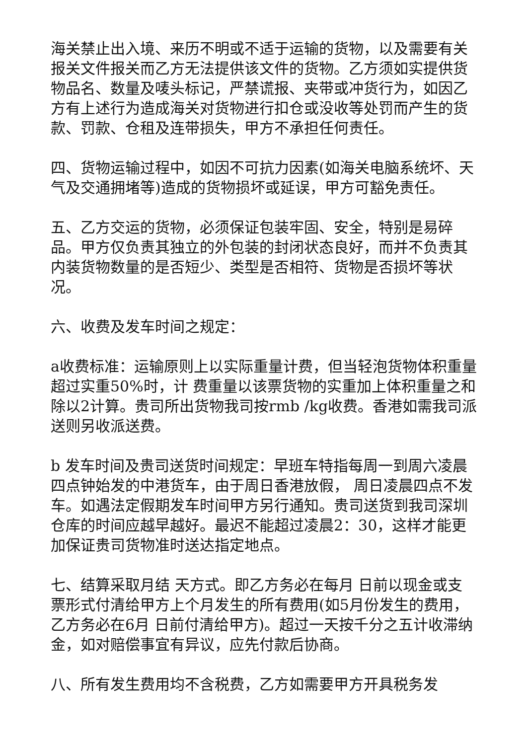海关禁止出入境、来历不明或不适于运输的货物，以及需要有关报关文件报关而乙方无法提供该文件的货物。乙方须如实提供货物品名、数量及唛头标记，严禁谎报、夹带或冲货行为，如因乙方有上述行为造成海关对货物进行扣仓或没收等处罚而产生的货款、罚款、仓租及连带损失，甲方不承担任何责任。
四、货物运输过程中，如因不可抗力因素(如海关电脑系统坏、天气及交通拥堵等)造成的货物损坏或延误，甲方可豁免责任。
五、乙方交运的货物，必须保证包装牢固、安全，特别是易碎品。甲方仅负责其独立的外包装的封闭状态良好，而并不负责其内装货物数量的是否短少、类型是否相符、货物是否损坏等状况。
六、收费及发车时间之规定：
a收费标准：运输原则上以实际重量计费，但当轻泡货物体积重量超过实重50%时，计 费重量以该票货物的实重加上体积重量之和除以2计算。贵司所出货物我司按rmb /kg收费。香港如需我司派送则另收派送费。
b 发车时间及贵司送货时间规定：早班车特指每周一到周六凌晨四点钟始发的中港货车，由于周日香港放假， 周日凌晨四点不发车。如遇法定假期发车时间甲方另行通知。贵司送货到我司深圳仓库的时间应越早越好。最迟不能超过凌晨2：30，这样才能更加保证贵司货物准时送达指定地点。
七、结算采取月结 天方式。即乙方务必在每月 日前以现金或支票形式付清给甲方上个月发生的所有费用(如5月份发生的费用，乙方务必在6月 日前付清给甲方)。超过一天按千分之五计收滞纳金，如对赔偿事宜有异议，应先付款后协商。
八、所有发生费用均不含税费，乙方如需要甲方开具税务发